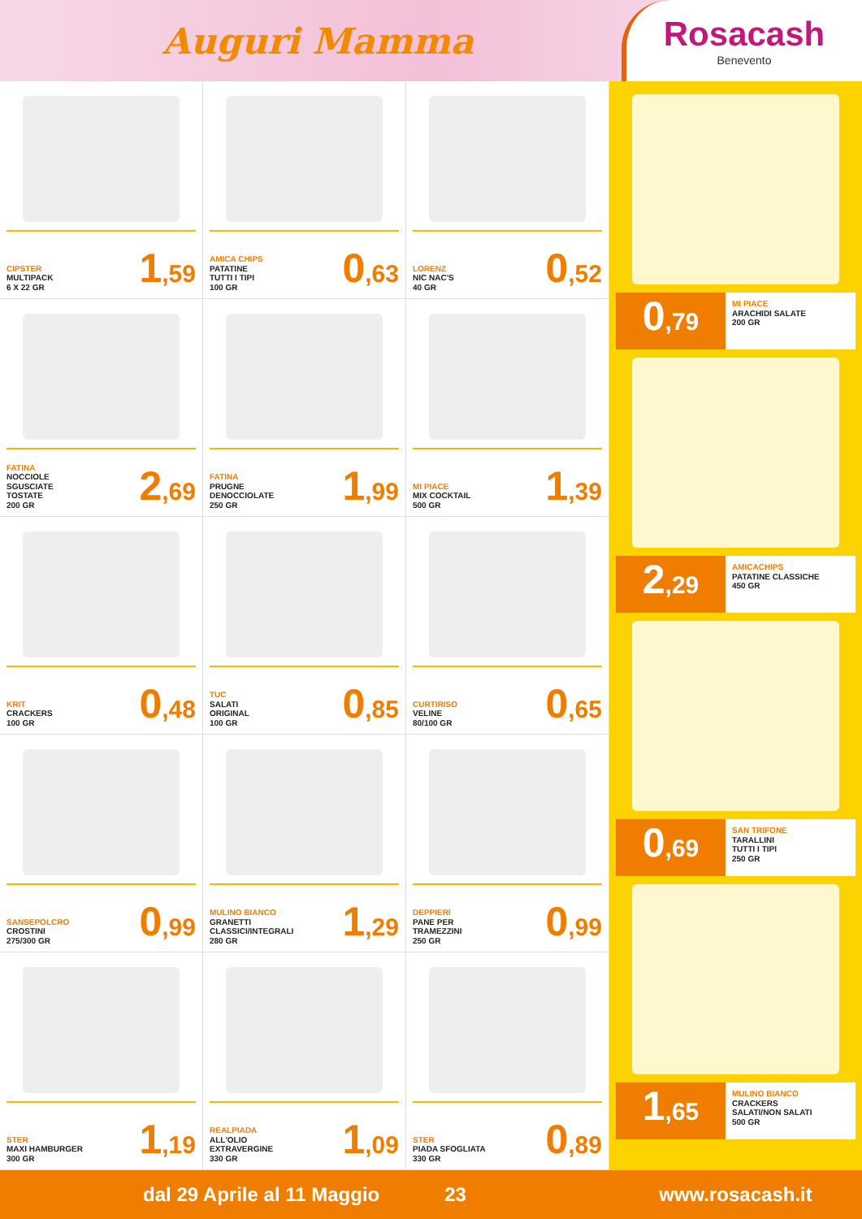Auguri Mamma
Rosacash
Benevento
CIPSTER
MULTIPACK
6 X 22 GR
1,59
AMICA CHIPS
PATATINE
TUTTI I TIPI
100 GR
0,63
LORENZ
NIC NAC'S
40 GR
0,52
FATINA
NOCCIOLE
SGUSCIATE
TOSTATE
200 GR
2,69
FATINA
PRUGNE
DENOCCIOLATE
250 GR
1,99
MI PIACE
MIX COCKTAIL
500 GR
1,39
KRIT
CRACKERS
100 GR
0,48
TUC
SALATI
ORIGINAL
100 GR
0,85
CURTIRISO
VELINE
80/100 GR
0,65
SANSEPOLCRO
CROSTINI
275/300 GR
0,99
MULINO BIANCO
GRANETTI
CLASSICI/INTEGRALI
280 GR
1,29
DEPPIERI
PANE PER
TRAMEZZINI
250 GR
0,99
STER
MAXI HAMBURGER
300 GR
1,19
REALPIADA
ALL'OLIO
EXTRAVERGINE
330 GR
1,09
STER
PIADA SFOGLIATA
330 GR
0,89
0,79
MI PIACE
ARACHIDI SALATE
200 GR
2,29
AMICACHIPS
PATATINE CLASSICHE
450 GR
0,69
SAN TRIFONE
TARALLINI
TUTTI I TIPI
250 GR
1,65
MULINO BIANCO
CRACKERS
SALATI/NON SALATI
500 GR
dal 29 Aprile al 11 Maggio 23 www.rosacash.it